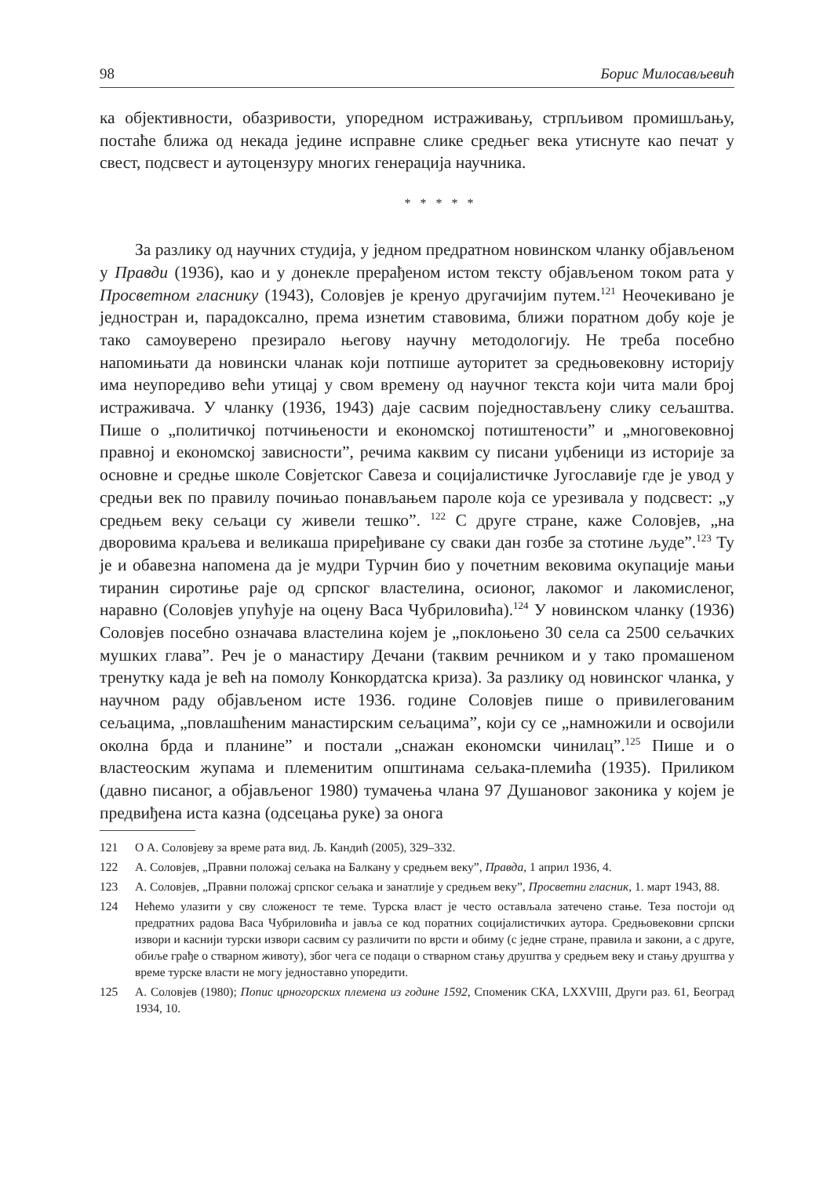98 Борис Милосављевић
ка објективности, обазривости, упоредном истраживању, стрпљивом промишљању, постаће ближа од некада једине исправне слике средњег века утиснуте као печат у свест, подсвест и аутоцензуру многих генерација научника.
* * * * *
За разлику од научних студија, у једном предратном новинском чланку објављеном у Правди (1936), као и у донекле прерађеном истом тексту објављеном током рата у Просветном гласнику (1943), Соловјев је кренуо другачијим путем.<sup>121</sup> Неочекивано је једностран и, парадоксално, према изнетим ставовима, ближи поратном добу које је тако самоуверено презирало његову научну методологију. Не треба посебно напомињати да новински чланак који потпише ауторитет за средњовековну историју има неупоредиво већи утицај у свом времену од научног текста који чита мали број истраживача. У чланку (1936, 1943) даје сасвим поједностављену слику сељаштва. Пише о „политичкој потчињености и економској потиштености” и „многовековној правној и економској зависности”, речима каквим су писани уџбеници из историје за основне и средње школе Совјетског Савеза и социјалистичке Југославије где је увод у средњи век по правилу почињао понављањем пароле која се урезивала у подсвест: „у средњем веку сељаци су живели тешко”. <sup>122</sup> С друге стране, каже Соловјев, „на дворовима краљева и великаша приређиване су сваки дан гозбе за стотине људе”.<sup>123</sup> Ту је и обавезна напомена да је мудри Турчин био у почетним вековима окупације мањи тиранин сиротиње раје од српског властелина, осионог, лакомог и лакомисленог, наравно (Соловјев упућује на оцену Васа Чубриловића).<sup>124</sup> У новинском чланку (1936) Соловјев посебно означава властелина којем је „поклоњено 30 села са 2500 сељачких мушких глава”. Реч је о манастиру Дечани (таквим речником и у тако промашеном тренутку када је већ на помолу Конкордатска криза). За разлику од новинског чланка, у научном раду објављеном исте 1936. године Соловјев пише о привилегованим сељацима, „повлашћеним манастирским сељацима”, који су се „намножили и освојили околна брда и планине” и постали „снажан економски чинилац”.<sup>125</sup> Пише и о властеоским жупама и племенитим општинама сељака-племића (1935). Приликом (давно писаног, а објављеног 1980) тумачења члана 97 Душановог законика у којем је предвиђена иста казна (одсецања руке) за онога
121 О А. Соловјеву за време рата вид. Љ. Кандић (2005), 329–332.
122 А. Соловјев, „Правни положај сељака на Балкану у средњем веку”, Правда, 1 април 1936, 4.
123 А. Соловјев, „Правни положај српског сељака и занатлије у средњем веку”, Просветни гласник, 1. март 1943, 88.
124 Нећемо улазити у сву сложеност те теме. Турска власт је често остављала затечено стање. Теза постоји од предратних радова Васа Чубриловића и јавља се код поратних социјалистичких аутора. Средњовековни српски извори и каснији турски извори сасвим су различити по врсти и обиму (с једне стране, правила и закони, а с друге, обиље грађе о стварном животу), због чега се подаци о стварном стању друштва у средњем веку и стању друштва у време турске власти не могу једноставно упоредити.
125 А. Соловјев (1980); Попис црногорских племена из године 1592, Споменик СКА, LXXVIII, Други раз. 61, Београд 1934, 10.